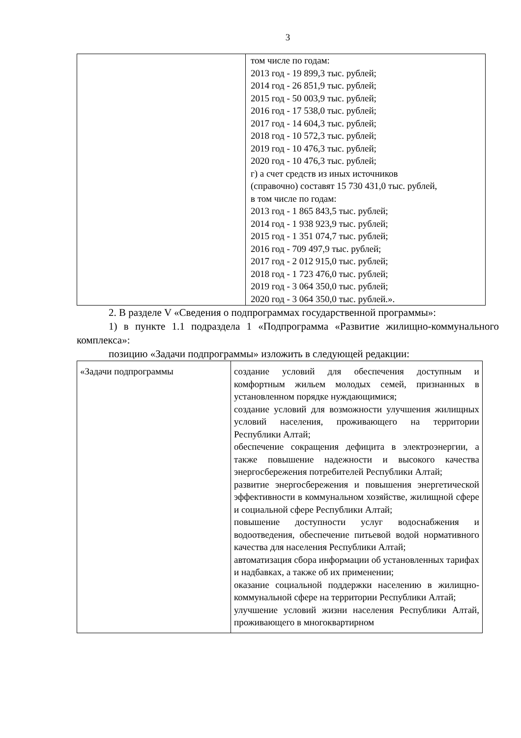3
| | том числе по годам: 2013 год - 19 899,3 тыс. рублей; 2014 год - 26 851,9 тыс. рублей; 2015 год - 50 003,9 тыс. рублей; 2016 год - 17 538,0 тыс. рублей; 2017 год - 14 604,3 тыс. рублей; 2018 год - 10 572,3 тыс. рублей; 2019 год - 10 476,3 тыс. рублей; 2020 год - 10 476,3 тыс. рублей; г) а счет средств из иных источников (справочно) составят 15 730 431,0 тыс. рублей, в том числе по годам: 2013 год - 1 865 843,5 тыс. рублей; 2014 год - 1 938 923,9 тыс. рублей; 2015 год - 1 351 074,7 тыс. рублей; 2016 год - 709 497,9 тыс. рублей; 2017 год - 2 012 915,0 тыс. рублей; 2018 год - 1 723 476,0 тыс. рублей; 2019 год - 3 064 350,0 тыс. рублей; 2020 год - 3 064 350,0 тыс. рублей.». |
2. В разделе V «Сведения о подпрограммах государственной программы»:
1) в пункте 1.1 подраздела 1 «Подпрограмма «Развитие жилищно-коммунального комплекса»:
позицию «Задачи подпрограммы» изложить в следующей редакции:
| «Задачи подпрограммы | создание условий для обеспечения доступным и комфортным жильем молодых семей, признанных в установленном порядке нуждающимися; создание условий для возможности улучшения жилищных условий населения, проживающего на территории Республики Алтай; обеспечение сокращения дефицита в электроэнергии, а также повышение надежности и высокого качества энергосбережения потребителей Республики Алтай; развитие энергосбережения и повышения энергетической эффективности в коммунальном хозяйстве, жилищной сфере и социальной сфере Республики Алтай; повышение доступности услуг водоснабжения и водоотведения, обеспечение питьевой водой нормативного качества для населения Республики Алтай; автоматизация сбора информации об установленных тарифах и надбавках, а также об их применении; оказание социальной поддержки населению в жилищно-коммунальной сфере на территории Республики Алтай; улучшение условий жизни населения Республики Алтай, проживающего в многоквартирном |